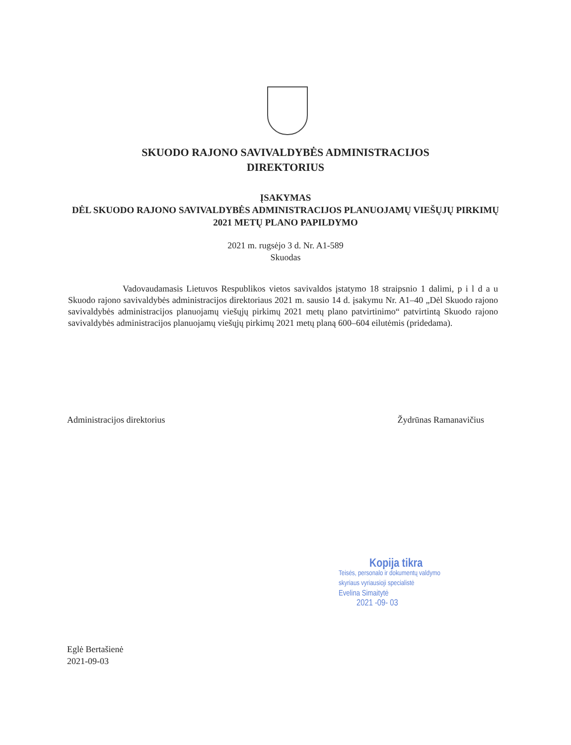SKUODO RAJONO SAVIVALDYBĖS ADMINISTRACIJOS
DIREKTORIUS
ĮSAKYMAS
DĖL SKUODO RAJONO SAVIVALDYBĖS ADMINISTRACIJOS PLANUOJAMŲ VIEŠŲJŲ PIRKIMŲ 2021 METŲ PLANO PAPILDYMO
2021 m. rugsėjo 3 d. Nr. A1-589
Skuodas
Vadovaudamasis Lietuvos Respublikos vietos savivaldos įstatymo 18 straipsnio 1 dalimi, p i l d a u Skuodo rajono savivaldybės administracijos direktoriaus 2021 m. sausio 14 d. įsakymu Nr. A1–40 „Dėl Skuodo rajono savivaldybės administracijos planuojamų viešųjų pirkimų 2021 metų plano patvirtinimo“ patvirtintą Skuodo rajono savivaldybės administracijos planuojamų viešųjų pirkimų 2021 metų planą 600–604 eilutėmis (pridedama).
Administracijos direktorius Žydrūnas Ramanavičius
Kopija tikra
Teisės, personalo ir dokumentų valdymo
skyriaus vyriausioji specialistė
Evelina Simaitytė
2021 -09- 03
Eglė Bertašienė
2021-09-03